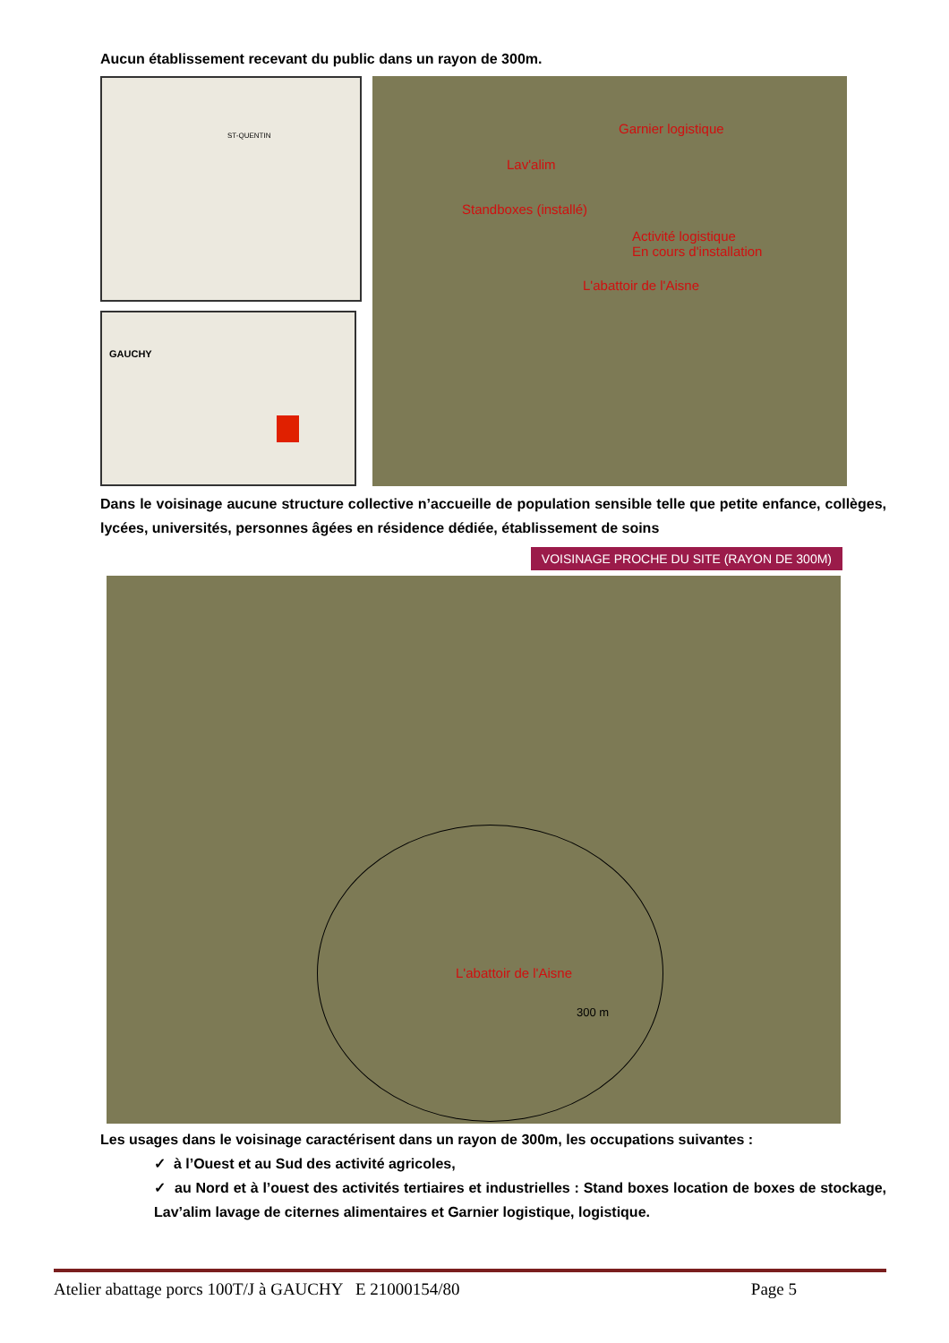Aucun établissement recevant du public dans un rayon de 300m.
ST-QUENTIN
GAUCHY
Garnier logistique
Lav'alim
Standboxes (installé)
Activité logistique
En cours d'installation
L'abattoir de l'Aisne
Dans le voisinage aucune structure collective n’accueille de population sensible telle que petite enfance, collèges, lycées, universités, personnes âgées en résidence dédiée, établissement de soins
VOISINAGE PROCHE DU SITE (RAYON DE 300M)
L'abattoir de l'Aisne
300 m
Les usages dans le voisinage caractérisent dans un rayon de 300m, les occupations suivantes :
✓ à l’Ouest et au Sud des activité agricoles,
✓ au Nord et à l’ouest des activités tertiaires et industrielles : Stand boxes location de boxes de stockage, Lav’alim lavage de citernes alimentaires et Garnier logistique, logistique.
Atelier abattage porcs 100T/J à GAUCHY E 21000154/80 Page 5